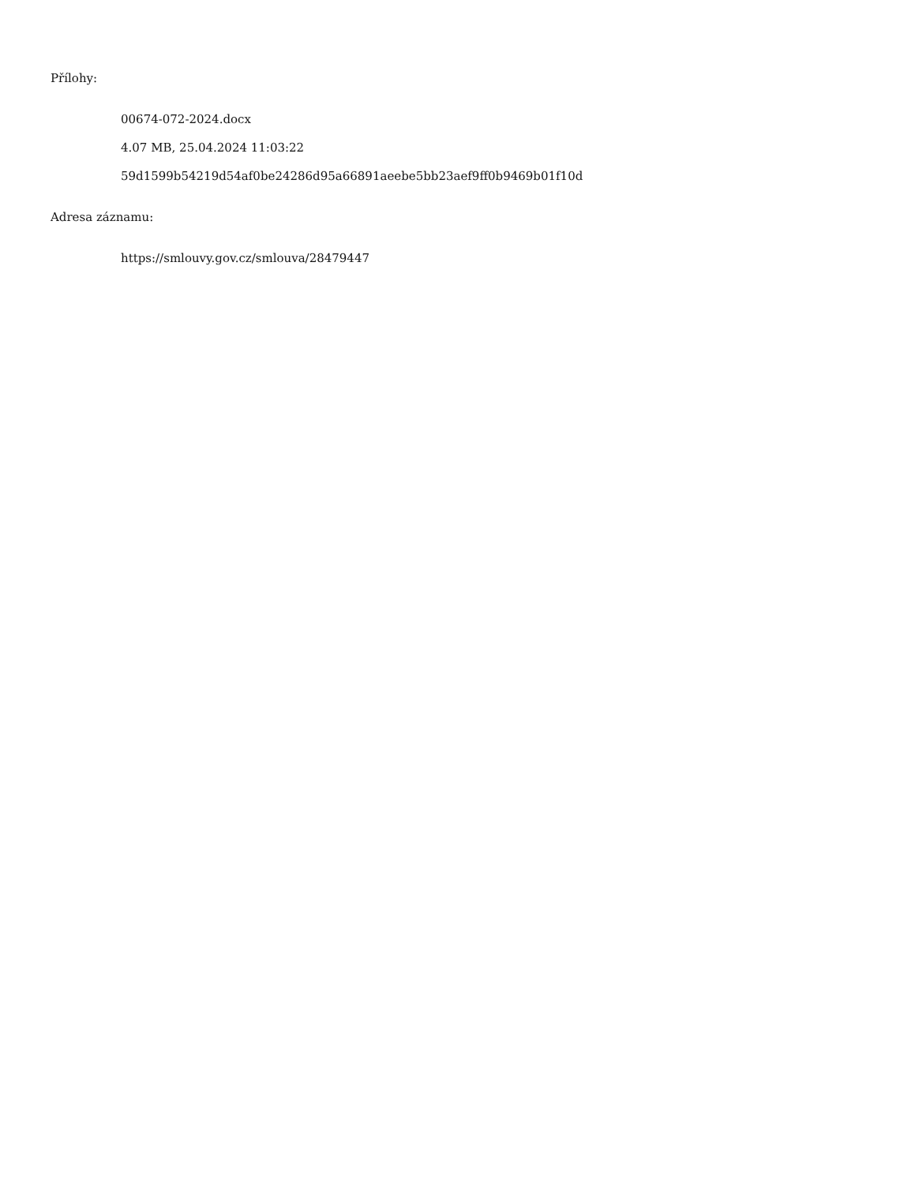Přílohy:
00674-072-2024.docx
4.07 MB, 25.04.2024 11:03:22
59d1599b54219d54af0be24286d95a66891aeebe5bb23aef9ff0b9469b01f10d
Adresa záznamu:
https://smlouvy.gov.cz/smlouva/28479447